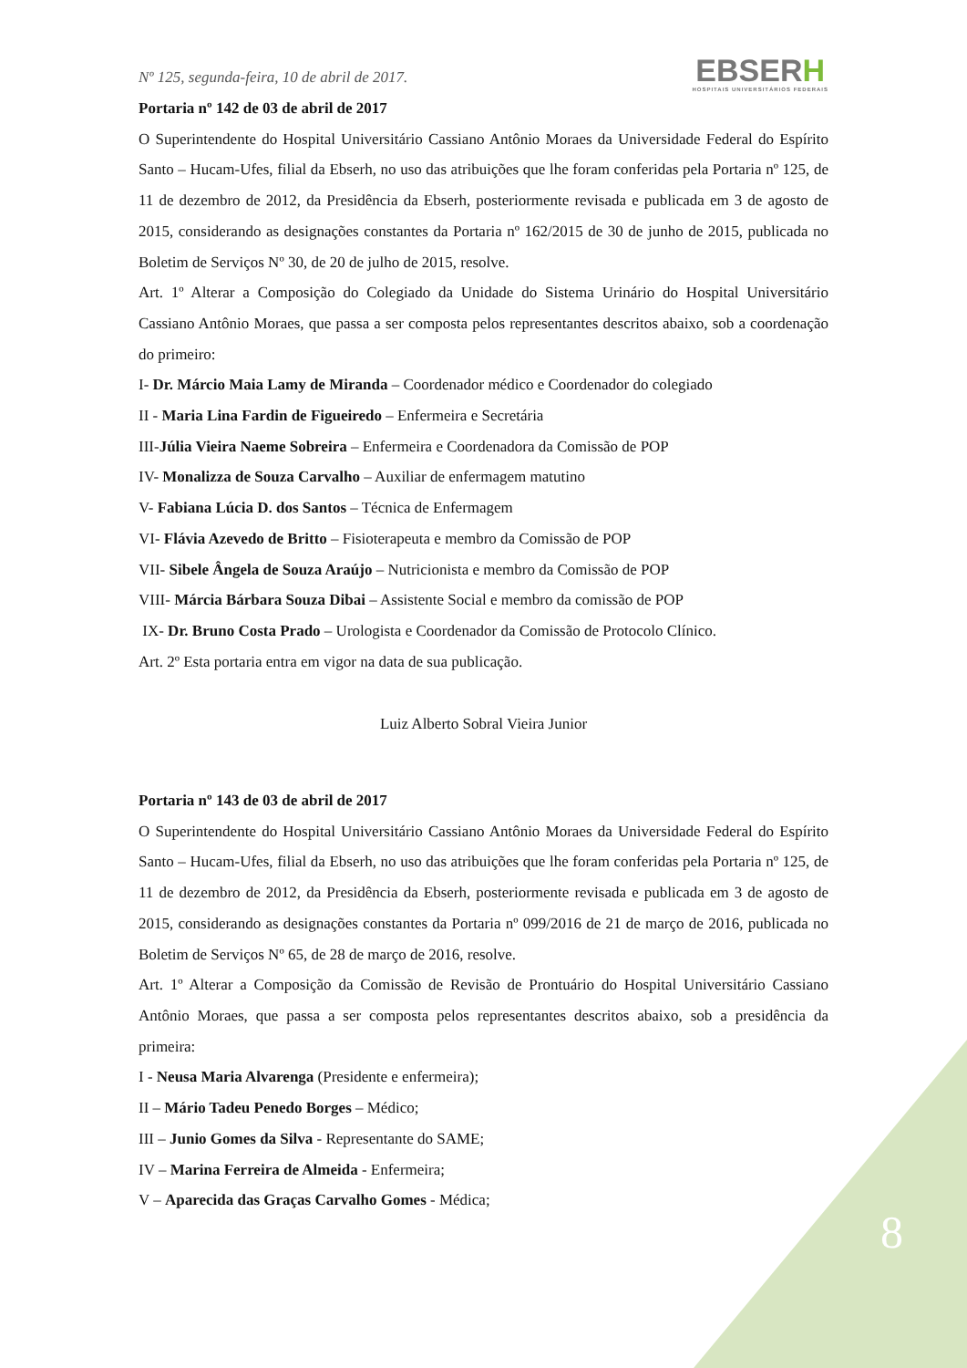Nº 125, segunda-feira, 10 de abril de 2017.
EBSERH
HOSPITAIS UNIVERSITÁRIOS FEDERAIS
Portaria nº 142 de 03 de abril de 2017
O Superintendente do Hospital Universitário Cassiano Antônio Moraes da Universidade Federal do Espírito Santo – Hucam-Ufes, filial da Ebserh, no uso das atribuições que lhe foram conferidas pela Portaria nº 125, de 11 de dezembro de 2012, da Presidência da Ebserh, posteriormente revisada e publicada em 3 de agosto de 2015, considerando as designações constantes da Portaria nº 162/2015 de 30 de junho de 2015, publicada no Boletim de Serviços Nº 30, de 20 de julho de 2015, resolve.
Art. 1º Alterar a Composição do Colegiado da Unidade do Sistema Urinário do Hospital Universitário Cassiano Antônio Moraes, que passa a ser composta pelos representantes descritos abaixo, sob a coordenação do primeiro:
I- Dr. Márcio Maia Lamy de Miranda – Coordenador médico e Coordenador do colegiado
II - Maria Lina Fardin de Figueiredo – Enfermeira e Secretária
III-Júlia Vieira Naeme Sobreira – Enfermeira e Coordenadora da Comissão de POP
IV- Monalizza de Souza Carvalho – Auxiliar de enfermagem matutino
V- Fabiana Lúcia D. dos Santos – Técnica de Enfermagem
VI- Flávia Azevedo de Britto – Fisioterapeuta e membro da Comissão de POP
VII- Sibele Ângela de Souza Araújo – Nutricionista e membro da Comissão de POP
VIII- Márcia Bárbara Souza Dibai – Assistente Social e membro da comissão de POP
IX- Dr. Bruno Costa Prado – Urologista e Coordenador da Comissão de Protocolo Clínico.
Art. 2º Esta portaria entra em vigor na data de sua publicação.
Luiz Alberto Sobral Vieira Junior
Portaria nº 143 de 03 de abril de 2017
O Superintendente do Hospital Universitário Cassiano Antônio Moraes da Universidade Federal do Espírito Santo – Hucam-Ufes, filial da Ebserh, no uso das atribuições que lhe foram conferidas pela Portaria nº 125, de 11 de dezembro de 2012, da Presidência da Ebserh, posteriormente revisada e publicada em 3 de agosto de 2015, considerando as designações constantes da Portaria nº 099/2016 de 21 de março de 2016, publicada no Boletim de Serviços Nº 65, de 28 de março de 2016, resolve.
Art. 1º Alterar a Composição da Comissão de Revisão de Prontuário do Hospital Universitário Cassiano Antônio Moraes, que passa a ser composta pelos representantes descritos abaixo, sob a presidência da primeira:
I - Neusa Maria Alvarenga (Presidente e enfermeira);
II – Mário Tadeu Penedo Borges – Médico;
III – Junio Gomes da Silva - Representante do SAME;
IV – Marina Ferreira de Almeida - Enfermeira;
V – Aparecida das Graças Carvalho Gomes - Médica;
8